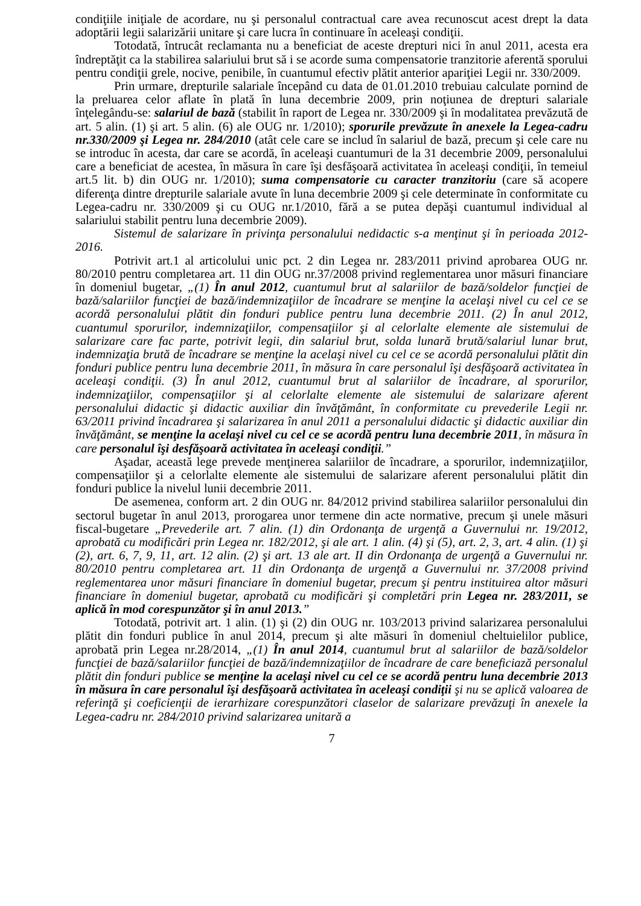condiţiile iniţiale de acordare, nu şi personalul contractual care avea recunoscut acest drept la data adoptării legii salarizării unitare şi care lucra în continuare în aceleaşi condiţii.
Totodată, întrucât reclamanta nu a beneficiat de aceste drepturi nici în anul 2011, acesta era îndreptăţit ca la stabilirea salariului brut să i se acorde suma compensatorie tranzitorie aferentă sporului pentru condiţii grele, nocive, penibile, în cuantumul efectiv plătit anterior apariţiei Legii nr. 330/2009.
Prin urmare, drepturile salariale începând cu data de 01.01.2010 trebuiau calculate pornind de la preluarea celor aflate în plată în luna decembrie 2009, prin noţiunea de drepturi salariale înţelegându-se: salariul de bază (stabilit în raport de Legea nr. 330/2009 şi în modalitatea prevăzută de art. 5 alin. (1) şi art. 5 alin. (6) ale OUG nr. 1/2010); sporurile prevăzute în anexele la Legea-cadru nr.330/2009 şi Legea nr. 284/2010 (atât cele care se includ în salariul de bază, precum şi cele care nu se introduc în acesta, dar care se acordă, în aceleaşi cuantumuri de la 31 decembrie 2009, personalului care a beneficiat de acestea, în măsura în care îşi desfăşoară activitatea în aceleaşi condiţii, în temeiul art.5 lit. b) din OUG nr. 1/2010); suma compensatorie cu caracter tranzitoriu (care să acopere diferenţa dintre drepturile salariale avute în luna decembrie 2009 şi cele determinate în conformitate cu Legea-cadru nr. 330/2009 şi cu OUG nr.1/2010, fără a se putea depăşi cuantumul individual al salariului stabilit pentru luna decembrie 2009).
Sistemul de salarizare în privinţa personalului nedidactic s-a menţinut şi în perioada 2012-2016.
Potrivit art.1 al articolului unic pct. 2 din Legea nr. 283/2011 privind aprobarea OUG nr. 80/2010 pentru completarea art. 11 din OUG nr.37/2008 privind reglementarea unor măsuri financiare în domeniul bugetar, „(1) În anul 2012, cuantumul brut al salariilor de bază/soldelor funcţiei de bază/salariilor funcţiei de bază/indemnizaţiilor de încadrare se menţine la acelaşi nivel cu cel ce se acordă personalului plătit din fonduri publice pentru luna decembrie 2011. (2) În anul 2012, cuantumul sporurilor, indemnizaţiilor, compensaţiilor şi al celorlalte elemente ale sistemului de salarizare care fac parte, potrivit legii, din salariul brut, solda lunară brută/salariul lunar brut, indemnizaţia brută de încadrare se menţine la acelaşi nivel cu cel ce se acordă personalului plătit din fonduri publice pentru luna decembrie 2011, în măsura în care personalul îşi desfăşoară activitatea în aceleaşi condiţii. (3) În anul 2012, cuantumul brut al salariilor de încadrare, al sporurilor, indemnizaţiilor, compensaţiilor şi al celorlalte elemente ale sistemului de salarizare aferent personalului didactic şi didactic auxiliar din învăţământ, în conformitate cu prevederile Legii nr. 63/2011 privind încadrarea şi salarizarea în anul 2011 a personalului didactic şi didactic auxiliar din învăţământ, se menţine la acelaşi nivel cu cel ce se acordă pentru luna decembrie 2011, în măsura în care personalul îşi desfăşoară activitatea în aceleaşi condiţii.”
Aşadar, această lege prevede menţinerea salariilor de încadrare, a sporurilor, indemnizaţiilor, compensaţiilor şi a celorlalte elemente ale sistemului de salarizare aferent personalului plătit din fonduri publice la nivelul lunii decembrie 2011.
De asemenea, conform art. 2 din OUG nr. 84/2012 privind stabilirea salariilor personalului din sectorul bugetar în anul 2013, prorogarea unor termene din acte normative, precum şi unele măsuri fiscal-bugetare „Prevederile art. 7 alin. (1) din Ordonanţa de urgenţă a Guvernului nr. 19/2012, aprobată cu modificări prin Legea nr. 182/2012, şi ale art. 1 alin. (4) şi (5), art. 2, 3, art. 4 alin. (1) şi (2), art. 6, 7, 9, 11, art. 12 alin. (2) şi art. 13 ale art. II din Ordonanţa de urgenţă a Guvernului nr. 80/2010 pentru completarea art. 11 din Ordonanţa de urgenţă a Guvernului nr. 37/2008 privind reglementarea unor măsuri financiare în domeniul bugetar, precum şi pentru instituirea altor măsuri financiare în domeniul bugetar, aprobată cu modificări şi completări prin Legea nr. 283/2011, se aplică în mod corespunzător şi în anul 2013.”
Totodată, potrivit art. 1 alin. (1) şi (2) din OUG nr. 103/2013 privind salarizarea personalului plătit din fonduri publice în anul 2014, precum şi alte măsuri în domeniul cheltuielilor publice, aprobată prin Legea nr.28/2014, „(1) În anul 2014, cuantumul brut al salariilor de bază/soldelor funcţiei de bază/salariilor funcţiei de bază/indemnizaţiilor de încadrare de care beneficiază personalul plătit din fonduri publice se menţine la acelaşi nivel cu cel ce se acordă pentru luna decembrie 2013 în măsura în care personalul îşi desfăşoară activitatea în aceleaşi condiţii şi nu se aplică valoarea de referinţă şi coeficienţii de ierarhizare corespunzători claselor de salarizare prevăzuţi în anexele la Legea-cadru nr. 284/2010 privind salarizarea unitară a
7